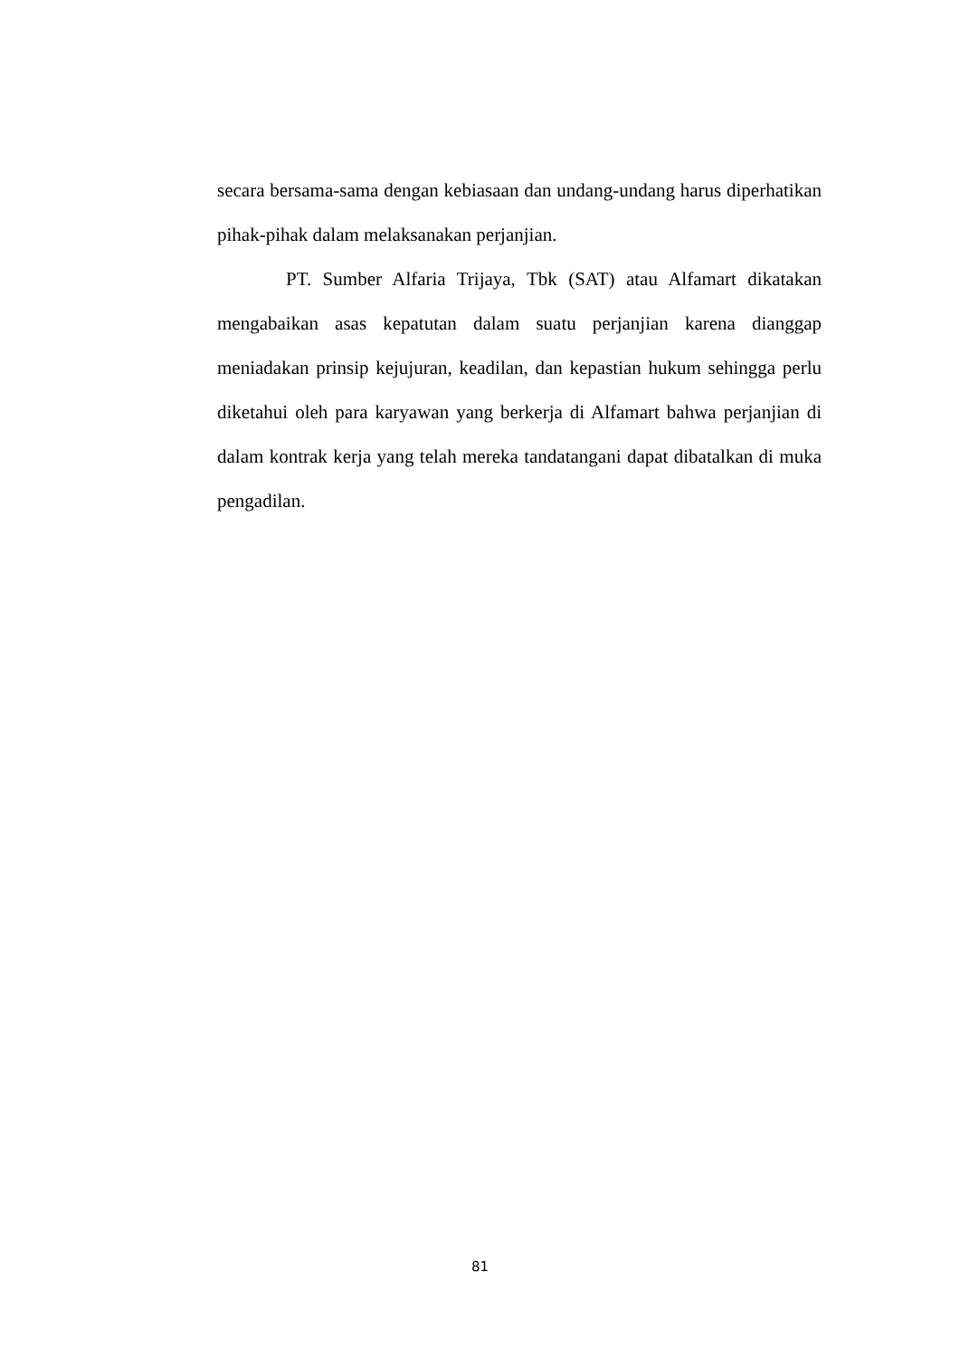secara bersama-sama dengan kebiasaan dan undang-undang harus diperhatikan pihak-pihak dalam melaksanakan perjanjian.
PT. Sumber Alfaria Trijaya, Tbk (SAT) atau Alfamart dikatakan mengabaikan asas kepatutan dalam suatu perjanjian karena dianggap meniadakan prinsip kejujuran, keadilan, dan kepastian hukum sehingga perlu diketahui oleh para karyawan yang berkerja di Alfamart bahwa perjanjian di dalam kontrak kerja yang telah mereka tandatangani dapat dibatalkan di muka pengadilan.
81